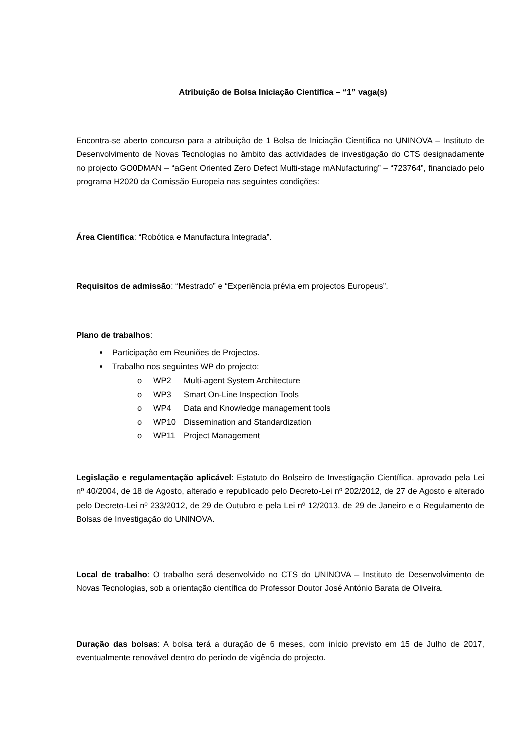Atribuição de Bolsa Iniciação Científica – “1” vaga(s)
Encontra-se aberto concurso para a atribuição de 1 Bolsa de Iniciação Científica no UNINOVA – Instituto de Desenvolvimento de Novas Tecnologias no âmbito das actividades de investigação do CTS designadamente no projecto GO0DMAN – “aGent Oriented Zero Defect Multi-stage mANufacturing” – “723764”, financiado pelo programa H2020 da Comissão Europeia nas seguintes condições:
Área Científica: “Robótica e Manufactura Integrada”.
Requisitos de admissão: “Mestrado” e “Experiência prévia em projectos Europeus”.
Plano de trabalhos:
Participação em Reuniões de Projectos.
Trabalho nos seguintes WP do projecto:
o WP2 Multi-agent System Architecture
o WP3 Smart On-Line Inspection Tools
o WP4 Data and Knowledge management tools
o WP10 Dissemination and Standardization
o WP11 Project Management
Legislação e regulamentação aplicável: Estatuto do Bolseiro de Investigação Científica, aprovado pela Lei nº 40/2004, de 18 de Agosto, alterado e republicado pelo Decreto-Lei nº 202/2012, de 27 de Agosto e alterado pelo Decreto-Lei nº 233/2012, de 29 de Outubro e pela Lei nº 12/2013, de 29 de Janeiro e o Regulamento de Bolsas de Investigação do UNINOVA.
Local de trabalho: O trabalho será desenvolvido no CTS do UNINOVA – Instituto de Desenvolvimento de Novas Tecnologias, sob a orientação científica do Professor Doutor José António Barata de Oliveira.
Duração das bolsas: A bolsa terá a duração de 6 meses, com início previsto em 15 de Julho de 2017, eventualmente renovável dentro do período de vigência do projecto.